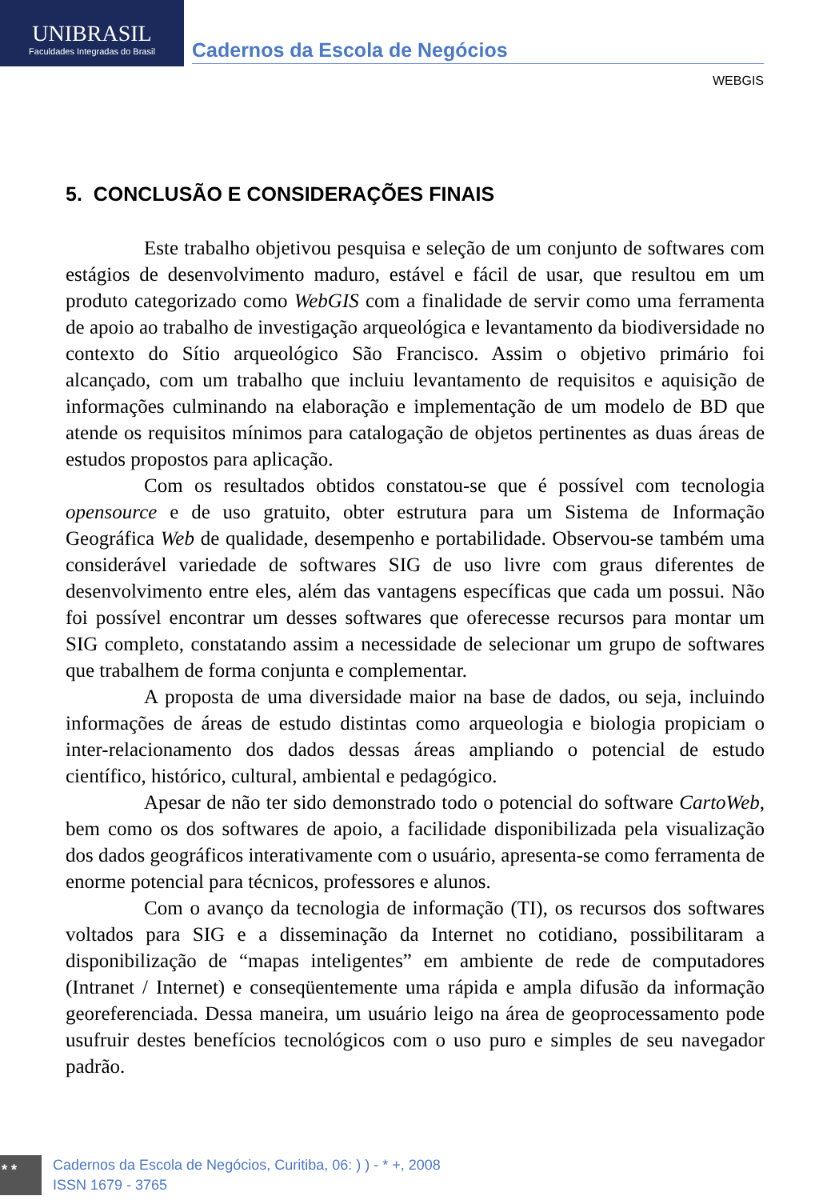UNIBRASIL
Faculdades Integradas do Brasil
Cadernos da Escola de Negócios
WEBGIS
5. CONCLUSÃO E CONSIDERAÇÕES FINAIS
Este trabalho objetivou pesquisa e seleção de um conjunto de softwares com estágios de desenvolvimento maduro, estável e fácil de usar, que resultou em um produto categorizado como WebGIS com a finalidade de servir como uma ferramenta de apoio ao trabalho de investigação arqueológica e levantamento da biodiversidade no contexto do Sítio arqueológico São Francisco. Assim o objetivo primário foi alcançado, com um trabalho que incluiu levantamento de requisitos e aquisição de informações culminando na elaboração e implementação de um modelo de BD que atende os requisitos mínimos para catalogação de objetos pertinentes as duas áreas de estudos propostos para aplicação.
Com os resultados obtidos constatou-se que é possível com tecnologia opensource e de uso gratuito, obter estrutura para um Sistema de Informação Geográfica Web de qualidade, desempenho e portabilidade. Observou-se também uma considerável variedade de softwares SIG de uso livre com graus diferentes de desenvolvimento entre eles, além das vantagens específicas que cada um possui. Não foi possível encontrar um desses softwares que oferecesse recursos para montar um SIG completo, constatando assim a necessidade de selecionar um grupo de softwares que trabalhem de forma conjunta e complementar.
A proposta de uma diversidade maior na base de dados, ou seja, incluindo informações de áreas de estudo distintas como arqueologia e biologia propiciam o inter-relacionamento dos dados dessas áreas ampliando o potencial de estudo científico, histórico, cultural, ambiental e pedagógico.
Apesar de não ter sido demonstrado todo o potencial do software CartoWeb, bem como os dos softwares de apoio, a facilidade disponibilizada pela visualização dos dados geográficos interativamente com o usuário, apresenta-se como ferramenta de enorme potencial para técnicos, professores e alunos.
Com o avanço da tecnologia de informação (TI), os recursos dos softwares voltados para SIG e a disseminação da Internet no cotidiano, possibilitaram a disponibilização de “mapas inteligentes” em ambiente de rede de computadores (Intranet / Internet) e conseqüentemente uma rápida e ampla difusão da informação georeferenciada. Dessa maneira, um usuário leigo na área de geoprocessamento pode usufruir destes benefícios tecnológicos com o uso puro e simples de seu navegador padrão.
* *
Cadernos da Escola de Negócios, Curitiba, 06: ) ) - * +, 2008
ISSN 1679 - 3765